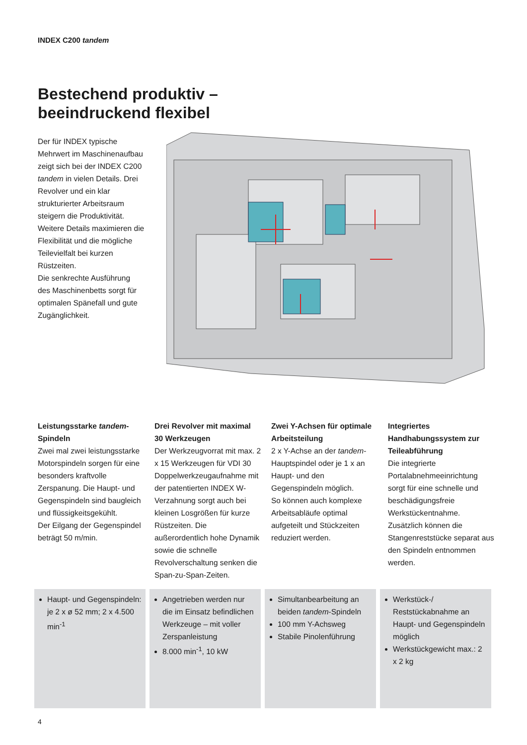INDEX C200 tandem
Bestechend produktiv –
beeindruckend flexibel
Der für INDEX typische Mehrwert im Maschinenaufbau zeigt sich bei der INDEX C200 tandem in vielen Details. Drei Revolver und ein klar strukturierter Arbeitsraum steigern die Produktivität. Weitere Details maximieren die Flexibilität und die mögliche Teilevielfalt bei kurzen Rüstzeiten.
Die senkrechte Ausführung des Maschinenbetts sorgt für optimalen Spänefall und gute Zugänglichkeit.
Leistungsstarke tandem-Spindeln
Zwei mal zwei leistungsstarke Motorspindeln sorgen für eine besonders kraftvolle Zerspanung. Die Haupt- und Gegenspindeln sind baugleich und flüssigkeitsgekühlt.
Der Eilgang der Gegenspindel beträgt 50 m/min.
Drei Revolver mit maximal 30 Werkzeugen
Der Werkzeugvorrat mit max. 2 x 15 Werkzeugen für VDI 30 Doppelwerkzeugaufnahme mit der patentierten INDEX W-Verzahnung sorgt auch bei kleinen Losgrößen für kurze Rüstzeiten. Die außerordentlich hohe Dynamik sowie die schnelle Revolverschaltung senken die Span-zu-Span-Zeiten.
Zwei Y-Achsen für optimale Arbeitsteilung
2 x Y-Achse an der tandem-Hauptspindel oder je 1 x an Haupt- und den Gegenspindeln möglich.
So können auch komplexe Arbeitsabläufe optimal aufgeteilt und Stückzeiten reduziert werden.
Integriertes Handhabungssystem zur Teileabführung
Die integrierte Portalabnehmeeinrichtung sorgt für eine schnelle und beschädigungsfreie Werkstückentnahme. Zusätzlich können die Stangenreststücke separat aus den Spindeln entnommen werden.
Haupt- und Gegenspindeln: je 2 x ø 52 mm; 2 x 4.500 min<sup>-1</sup>
Angetrieben werden nur die im Einsatz befindlichen Werkzeuge – mit voller Zerspanleistung
8.000 min<sup>-1</sup>, 10 kW
Simultanbearbeitung an beiden tandem-Spindeln
100 mm Y-Achsweg
Stabile Pinolenführung
Werkstück-/ Reststückabnahme an Haupt- und Gegenspindeln möglich
Werkstückgewicht max.: 2 x 2 kg
4